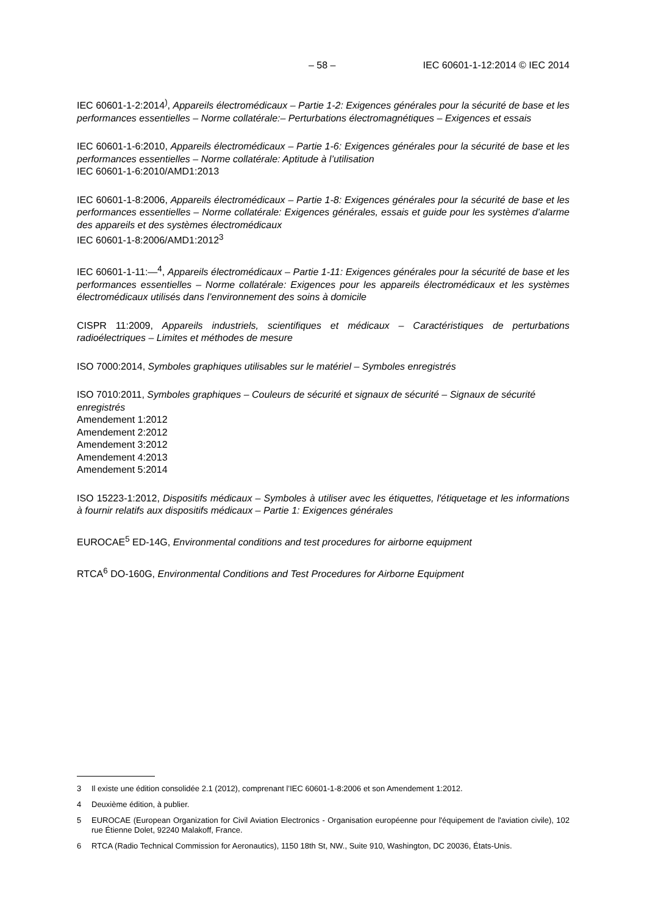– 58 – IEC 60601-1-12:2014 © IEC 2014
IEC 60601-1-2:2014<sup>)</sup>, Appareils électromédicaux – Partie 1-2: Exigences générales pour la sécurité de base et les performances essentielles – Norme collatérale:– Perturbations électromagnétiques – Exigences et essais
IEC 60601-1-6:2010, Appareils électromédicaux – Partie 1-6: Exigences générales pour la sécurité de base et les performances essentielles – Norme collatérale: Aptitude à l’utilisation
IEC 60601-1-6:2010/AMD1:2013
IEC 60601-1-8:2006, Appareils électromédicaux – Partie 1-8: Exigences générales pour la sécurité de base et les performances essentielles – Norme collatérale: Exigences générales, essais et guide pour les systèmes d’alarme des appareils et des systèmes électromédicaux
IEC 60601-1-8:2006/AMD1:2012<sup>3</sup>
IEC 60601-1-11:—<sup>4</sup>, Appareils électromédicaux – Partie 1-11: Exigences générales pour la sécurité de base et les performances essentielles – Norme collatérale: Exigences pour les appareils électromédicaux et les systèmes électromédicaux utilisés dans l’environnement des soins à domicile
CISPR 11:2009, Appareils industriels, scientifiques et médicaux – Caractéristiques de perturbations radioélectriques – Limites et méthodes de mesure
ISO 7000:2014, Symboles graphiques utilisables sur le matériel – Symboles enregistrés
ISO 7010:2011, Symboles graphiques – Couleurs de sécurité et signaux de sécurité – Signaux de sécurité enregistrés
Amendement 1:2012
Amendement 2:2012
Amendement 3:2012
Amendement 4:2013
Amendement 5:2014
ISO 15223-1:2012, Dispositifs médicaux – Symboles à utiliser avec les étiquettes, l'étiquetage et les informations à fournir relatifs aux dispositifs médicaux – Partie 1: Exigences générales
EUROCAE<sup>5</sup> ED-14G, Environmental conditions and test procedures for airborne equipment
RTCA<sup>6</sup> DO-160G, Environmental Conditions and Test Procedures for Airborne Equipment
3 Il existe une édition consolidée 2.1 (2012), comprenant l’IEC 60601-1-8:2006 et son Amendement 1:2012.
4 Deuxième édition, à publier.
5 EUROCAE (European Organization for Civil Aviation Electronics - Organisation européenne pour l'équipement de l'aviation civile), 102 rue Étienne Dolet, 92240 Malakoff, France.
6 RTCA (Radio Technical Commission for Aeronautics), 1150 18th St, NW., Suite 910, Washington, DC 20036, États-Unis.